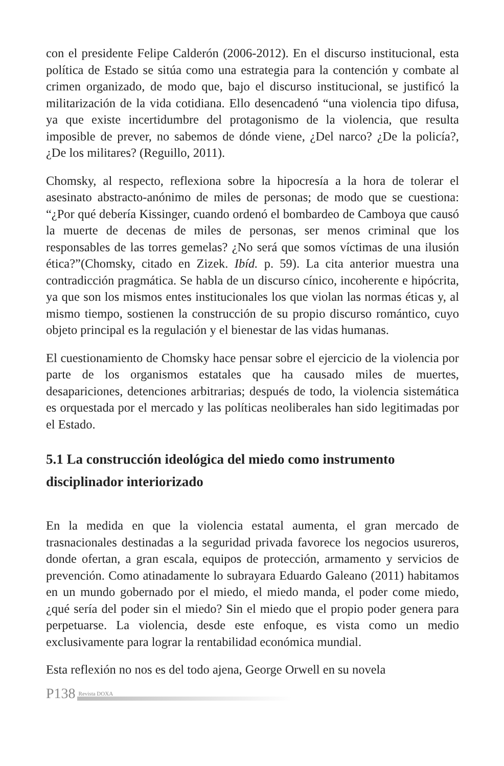con el presidente Felipe Calderón (2006-2012). En el discurso institucional, esta política de Estado se sitúa como una estrategia para la contención y combate al crimen organizado, de modo que, bajo el discurso institucional, se justificó la militarización de la vida cotidiana. Ello desencadenó “una violencia tipo difusa, ya que existe incertidumbre del protagonismo de la violencia, que resulta imposible de prever, no sabemos de dónde viene, ¿Del narco? ¿De la policía?, ¿De los militares? (Reguillo, 2011).
Chomsky, al respecto, reflexiona sobre la hipocresía a la hora de tolerar el asesinato abstracto-anónimo de miles de personas; de modo que se cuestiona: “¿Por qué debería Kissinger, cuando ordenó el bombardeo de Camboya que causó la muerte de decenas de miles de personas, ser menos criminal que los responsables de las torres gemelas? ¿No será que somos víctimas de una ilusión ética?”(Chomsky, citado en Zizek. Ibíd. p. 59). La cita anterior muestra una contradicción pragmática. Se habla de un discurso cínico, incoherente e hipócrita, ya que son los mismos entes institucionales los que violan las normas éticas y, al mismo tiempo, sostienen la construcción de su propio discurso romántico, cuyo objeto principal es la regulación y el bienestar de las vidas humanas.
El cuestionamiento de Chomsky hace pensar sobre el ejercicio de la violencia por parte de los organismos estatales que ha causado miles de muertes, desapariciones, detenciones arbitrarias; después de todo, la violencia sistemática es orquestada por el mercado y las políticas neoliberales han sido legitimadas por el Estado.
5.1 La construcción ideológica del miedo como instrumento disciplinador interiorizado
En la medida en que la violencia estatal aumenta, el gran mercado de trasnacionales destinadas a la seguridad privada favorece los negocios usureros, donde ofertan, a gran escala, equipos de protección, armamento y servicios de prevención. Como atinadamente lo subrayara Eduardo Galeano (2011) habitamos en un mundo gobernado por el miedo, el miedo manda, el poder come miedo, ¿qué sería del poder sin el miedo? Sin el miedo que el propio poder genera para perpetuarse. La violencia, desde este enfoque, es vista como un medio exclusivamente para lograr la rentabilidad económica mundial.
Esta reflexión no nos es del todo ajena, George Orwell en su novela
P138 Revista DOXA